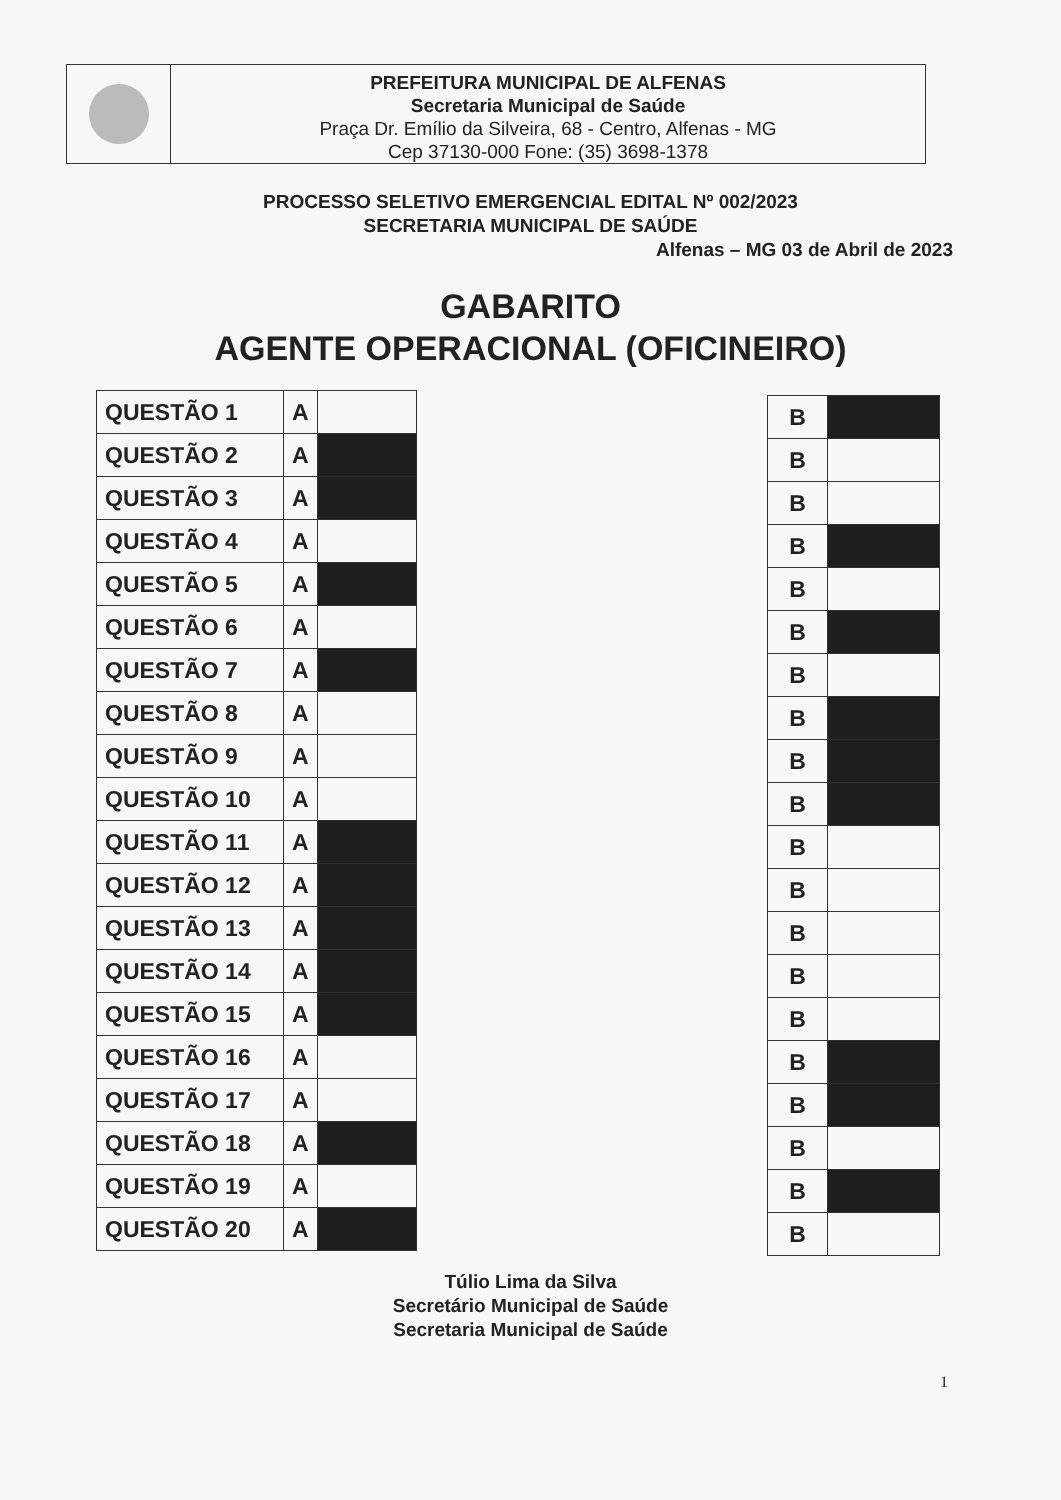PREFEITURA MUNICIPAL DE ALFENAS
Secretaria Municipal de Saúde
Praça Dr. Emílio da Silveira, 68 - Centro, Alfenas - MG
Cep 37130-000 Fone: (35) 3698-1378
PROCESSO SELETIVO EMERGENCIAL EDITAL Nº 002/2023
SECRETARIA MUNICIPAL DE SAÚDE
Alfenas – MG 03 de Abril de 2023
GABARITO
AGENTE OPERACIONAL (OFICINEIRO)
| QUESTÃO 1 | A | |
| QUESTÃO 2 | A | |
| QUESTÃO 3 | A | |
| QUESTÃO 4 | A | |
| QUESTÃO 5 | A | |
| QUESTÃO 6 | A | |
| QUESTÃO 7 | A | |
| QUESTÃO 8 | A | |
| QUESTÃO 9 | A | |
| QUESTÃO 10 | A | |
| QUESTÃO 11 | A | |
| QUESTÃO 12 | A | |
| QUESTÃO 13 | A | |
| QUESTÃO 14 | A | |
| QUESTÃO 15 | A | |
| QUESTÃO 16 | A | |
| QUESTÃO 17 | A | |
| QUESTÃO 18 | A | |
| QUESTÃO 19 | A | |
| QUESTÃO 20 | A | |
| B | |
| B | |
| B | |
| B | |
| B | |
| B | |
| B | |
| B | |
| B | |
| B | |
| B | |
| B | |
| B | |
| B | |
| B | |
| B | |
| B | |
| B | |
| B | |
| B | |
Túlio Lima da Silva
Secretário Municipal de Saúde
Secretaria Municipal de Saúde
1